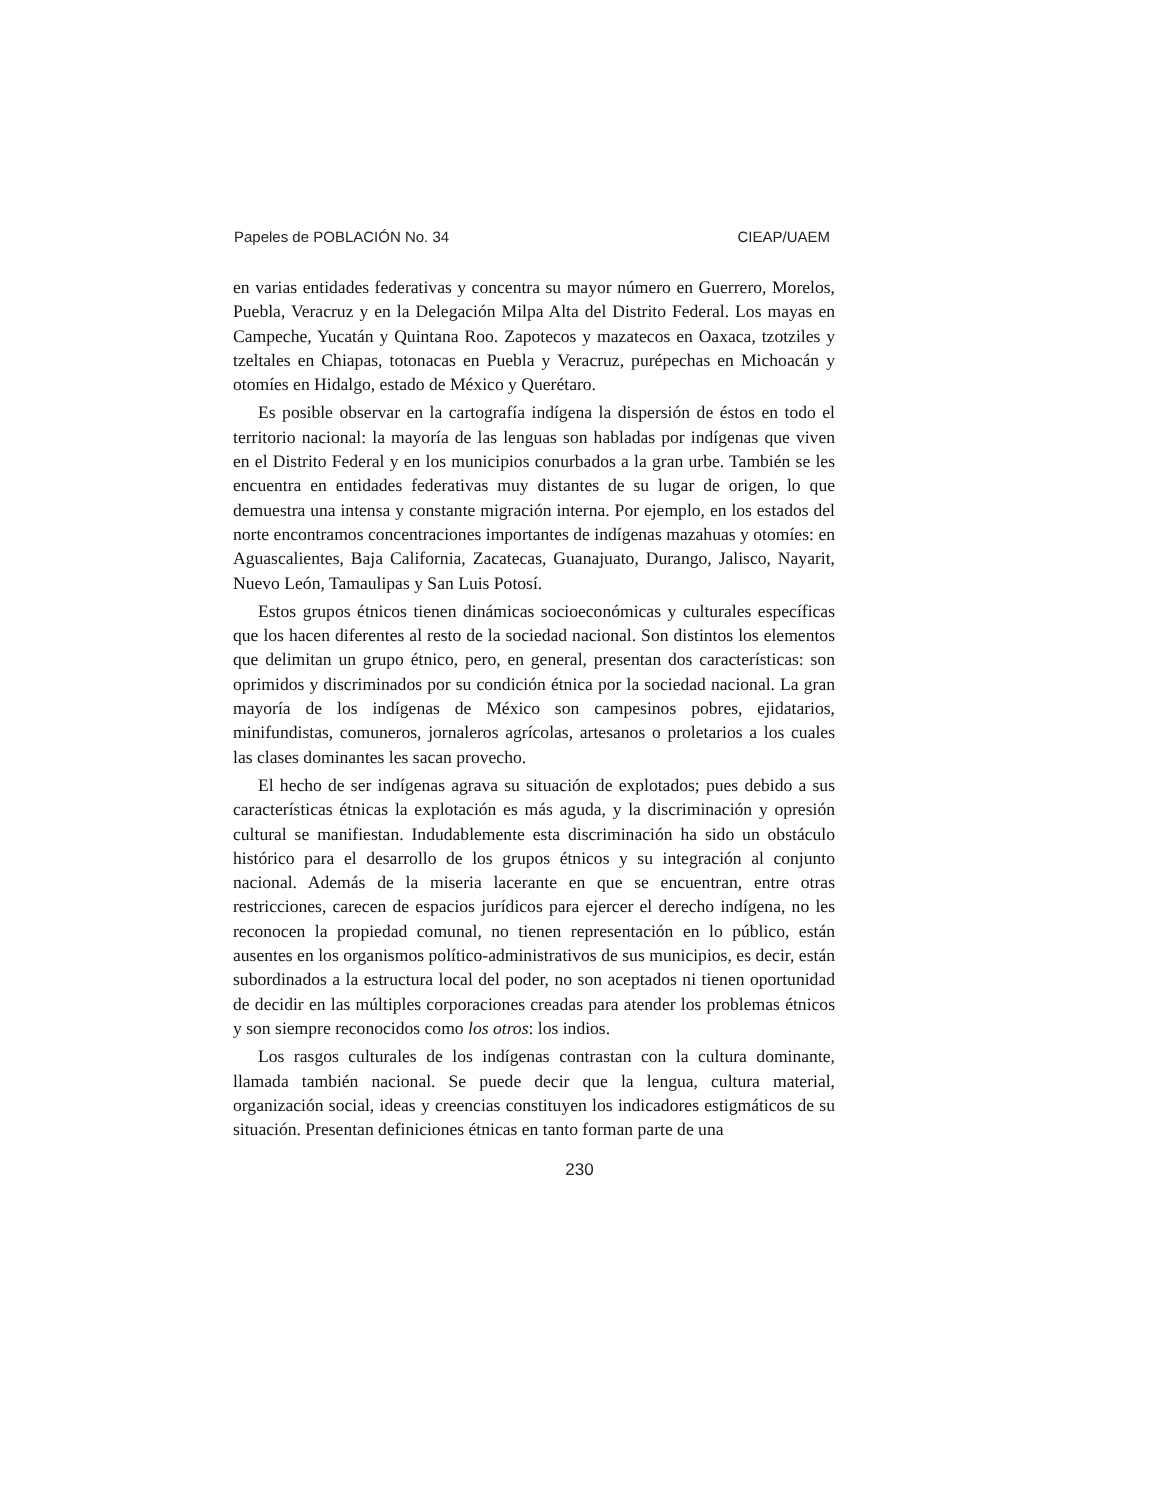Papeles de POBLACIÓN No. 34 CIEAP/UAEM
en varias entidades federativas y concentra su mayor número en Guerrero, Morelos, Puebla, Veracruz y en la Delegación Milpa Alta del Distrito Federal. Los mayas en Campeche, Yucatán y Quintana Roo. Zapotecos y mazatecos en Oaxaca, tzotziles y tzeltales en Chiapas, totonacas en Puebla y Veracruz, purépechas en Michoacán y otomíes en Hidalgo, estado de México y Querétaro.
Es posible observar en la cartografía indígena la dispersión de éstos en todo el territorio nacional: la mayoría de las lenguas son habladas por indígenas que viven en el Distrito Federal y en los municipios conurbados a la gran urbe. También se les encuentra en entidades federativas muy distantes de su lugar de origen, lo que demuestra una intensa y constante migración interna. Por ejemplo, en los estados del norte encontramos concentraciones importantes de indígenas mazahuas y otomíes: en Aguascalientes, Baja California, Zacatecas, Guanajuato, Durango, Jalisco, Nayarit, Nuevo León, Tamaulipas y San Luis Potosí.
Estos grupos étnicos tienen dinámicas socioeconómicas y culturales específicas que los hacen diferentes al resto de la sociedad nacional. Son distintos los elementos que delimitan un grupo étnico, pero, en general, presentan dos características: son oprimidos y discriminados por su condición étnica por la sociedad nacional. La gran mayoría de los indígenas de México son campesinos pobres, ejidatarios, minifundistas, comuneros, jornaleros agrícolas, artesanos o proletarios a los cuales las clases dominantes les sacan provecho.
El hecho de ser indígenas agrava su situación de explotados; pues debido a sus características étnicas la explotación es más aguda, y la discriminación y opresión cultural se manifiestan. Indudablemente esta discriminación ha sido un obstáculo histórico para el desarrollo de los grupos étnicos y su integración al conjunto nacional. Además de la miseria lacerante en que se encuentran, entre otras restricciones, carecen de espacios jurídicos para ejercer el derecho indígena, no les reconocen la propiedad comunal, no tienen representación en lo público, están ausentes en los organismos político-administrativos de sus municipios, es decir, están subordinados a la estructura local del poder, no son aceptados ni tienen oportunidad de decidir en las múltiples corporaciones creadas para atender los problemas étnicos y son siempre reconocidos como los otros: los indios.
Los rasgos culturales de los indígenas contrastan con la cultura dominante, llamada también nacional. Se puede decir que la lengua, cultura material, organización social, ideas y creencias constituyen los indicadores estigmáticos de su situación. Presentan definiciones étnicas en tanto forman parte de una
230